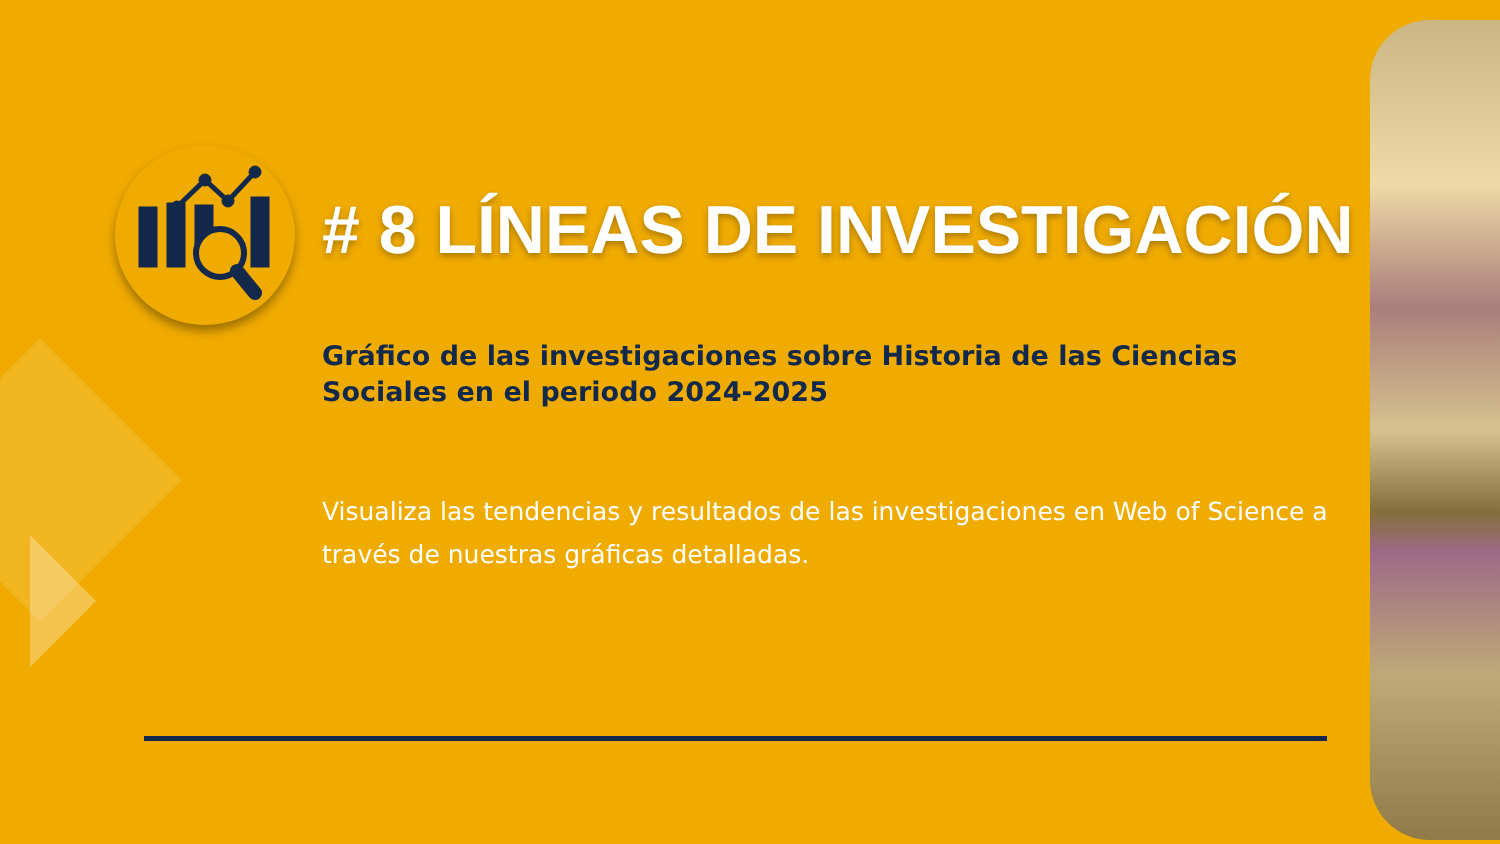# 8 LÍNEAS DE INVESTIGACIÓN
Gráfico de las investigaciones sobre Historia de las Ciencias Sociales en el periodo 2024-2025
Visualiza las tendencias y resultados de las investigaciones en Web of Science a través de nuestras gráficas detalladas.